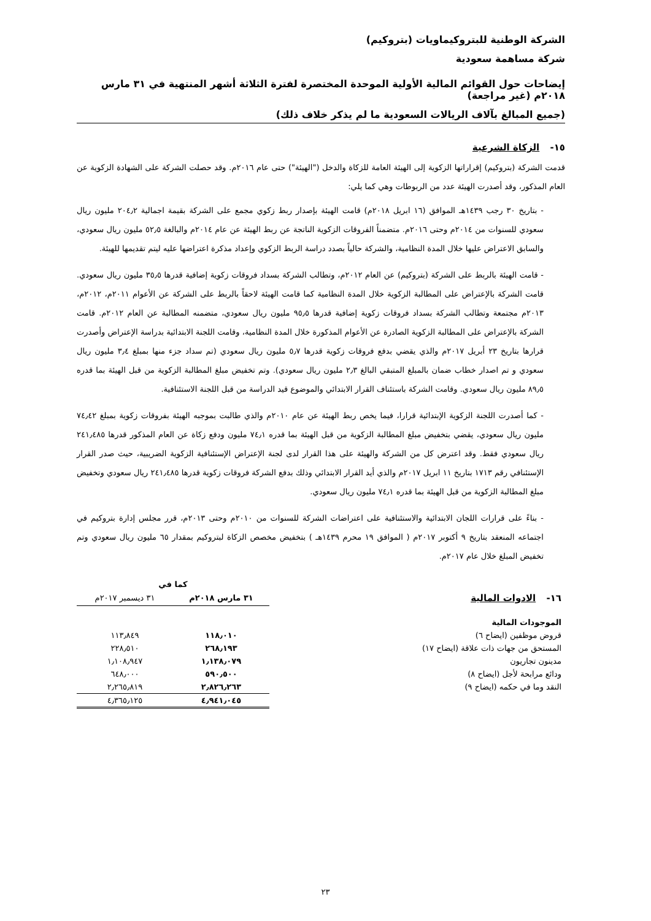الشركة الوطنية للبتروكيماويات (بتروكيم)
شركة مساهمة سعودية
إيضاحات حول القوائم المالية الأولية الموحدة المختصرة لفترة الثلاثة أشهر المنتهية في ٣١ مارس ٢٠١٨م (غير مراجعة)
(جميع المبالغ بآلاف الريالات السعودية ما لم يذكر خلاف ذلك)
١٥- الزكاة الشرعية
قدمت الشركة (بتروكيم) إقراراتها الزكوية إلى الهيئة العامة للزكاة والدخل ("الهيئة") حتى عام ٢٠١٦م. وقد حصلت الشركة على الشهادة الزكوية عن العام المذكور، وقد أصدرت الهيئة عدد من الربوطات وهي كما يلي:
- بتاريخ ٣٠ رجب ١٤٣٩هـ الموافق (١٦ ابريل ٢٠١٨م) قامت الهيئة بإصدار ربط زكوي مجمع على الشركة بقيمة اجمالية ٢٠٤٫٢ مليون ريال سعودي للسنوات من ٢٠١٤م وحتى ٢٠١٦م. متضمناً الفروقات الزكوية الناتجة عن ربط الهيئة عن عام ٢٠١٤م والبالغة ٥٢٫٥ مليون ريال سعودي، والسابق الاعتراض عليها خلال المدة النظامية، والشركة حالياً بصدد دراسة الربط الزكوي وإعداد مذكرة اعتراضها عليه ليتم تقديمها للهيئة.
- قامت الهيئة بالربط على الشركة (بتروكيم) عن العام ٢٠١٢م، وتطالب الشركة بسداد فروقات زكوية إضافية قدرها ٣٥٫٥ مليون ريال سعودي. قامت الشركة بالإعتراض على المطالبة الزكوية خلال المدة النظامية كما قامت الهيئة لاحقاً بالربط على الشركة عن الأعوام ٢٠١١م، ٢٠١٢م، ٢٠١٣م مجتمعة وتطالب الشركة بسداد فروقات زكوية إضافية قدرها ٩٥٫٥ مليون ريال سعودي، متضمنه المطالبة عن العام ٢٠١٢م. قامت الشركة بالإعتراض على المطالبة الزكوية الصادرة عن الأعوام المذكورة خلال المدة النظامية، وقامت اللجنة الابتدائية بدراسة الإعتراض وأصدرت قرارها بتاريخ ٢٣ أبريل ٢٠١٧م والذي يقضي بدفع فروقات زكوية قدرها ٥٫٧ مليون ريال سعودي (تم سداد جزء منها بمبلغ ٣٫٤ مليون ريال سعودي و تم اصدار خطاب ضمان بالمبلغ المتبقي البالغ ٢٫٣ مليون ريال سعودي). وتم تخفيض مبلغ المطالبة الزكوية من قبل الهيئة بما قدره ٨٩٫٥ مليون ريال سعودي. وقامت الشركة باستئناف القرار الابتدائي والموضوع قيد الدراسة من قبل اللجنة الاستئنافية.
- كما أصدرت اللجنة الزكوية الإبتدائية قرارا، فيما يخص ربط الهيئة عن عام ٢٠١٠م والذي طالبت بموجبه الهيئة بفروقات زكوية بمبلغ ٧٤٫٤٢ مليون ريال سعودي، يقضي بتخفيض مبلغ المطالبة الزكوية من قبل الهيئة بما قدره ٧٤٫١ مليون ودفع زكاة عن العام المذكور قدرها ٢٤١٫٤٨٥ ريال سعودي فقط. وقد اعترض كل من الشركة والهيئة على هذا القرار لدى لجنة الإعتراض الإستئنافية الزكوية الضريبية، حيث صدر القرار الإستئنافي رقم ١٧١٣ بتاريخ ١١ ابريل ٢٠١٧م والذي أيد القرار الابتدائي وذلك بدفع الشركة فروقات زكوية قدرها ٢٤١٫٤٨٥ ريال سعودي وتخفيض مبلغ المطالبة الزكوية من قبل الهيئة بما قدره ٧٤٫١ مليون ريال سعودي.
- بناءً على قرارات اللجان الابتدائية والاستئنافية على اعتراضات الشركة للسنوات من ٢٠١٠م وحتى ٢٠١٣م، قرر مجلس إدارة بتروكيم في اجتماعه المنعقد بتاريخ ٩ أكتوبر ٢٠١٧م ( الموافق ١٩ محرم ١٤٣٩هـ ) بتخفيض مخصص الزكاة لبتروكيم بمقدار ٦٥ مليون ريال سعودي وتم تخفيض المبلغ خلال عام ٢٠١٧م.
| | كما في | |
| ١٦- الادوات المالية | ٣١ مارس ٢٠١٨م | ٣١ ديسمبر ٢٠١٧م |
| الموجودات المالية | | |
| قروض موظفين (ايضاح ٦) | ١١٨٫٠١٠ | ١١٣٫٨٤٩ |
| المستحق من جهات ذات علاقة (ايضاح ١٧) | ٢٦٨٫١٩٣ | ٢٢٨٫٥١٠ |
| مدينون تجاريون | ١٫١٣٨٫٠٧٩ | ١٫١٠٨٫٩٤٧ |
| ودائع مرابحة لأجل (ايضاح ٨) | ٥٩٠٫٥٠٠ | ٦٤٨٫٠٠٠ |
| النقد وما في حكمه (ايضاح ٩) | ٢٫٨٢٦٫٢٦٣ | ٢٫٢٦٥٫٨١٩ |
| | ٤٫٩٤١٫٠٤٥ | ٤٫٣٦٥٫١٢٥ |
٢٣